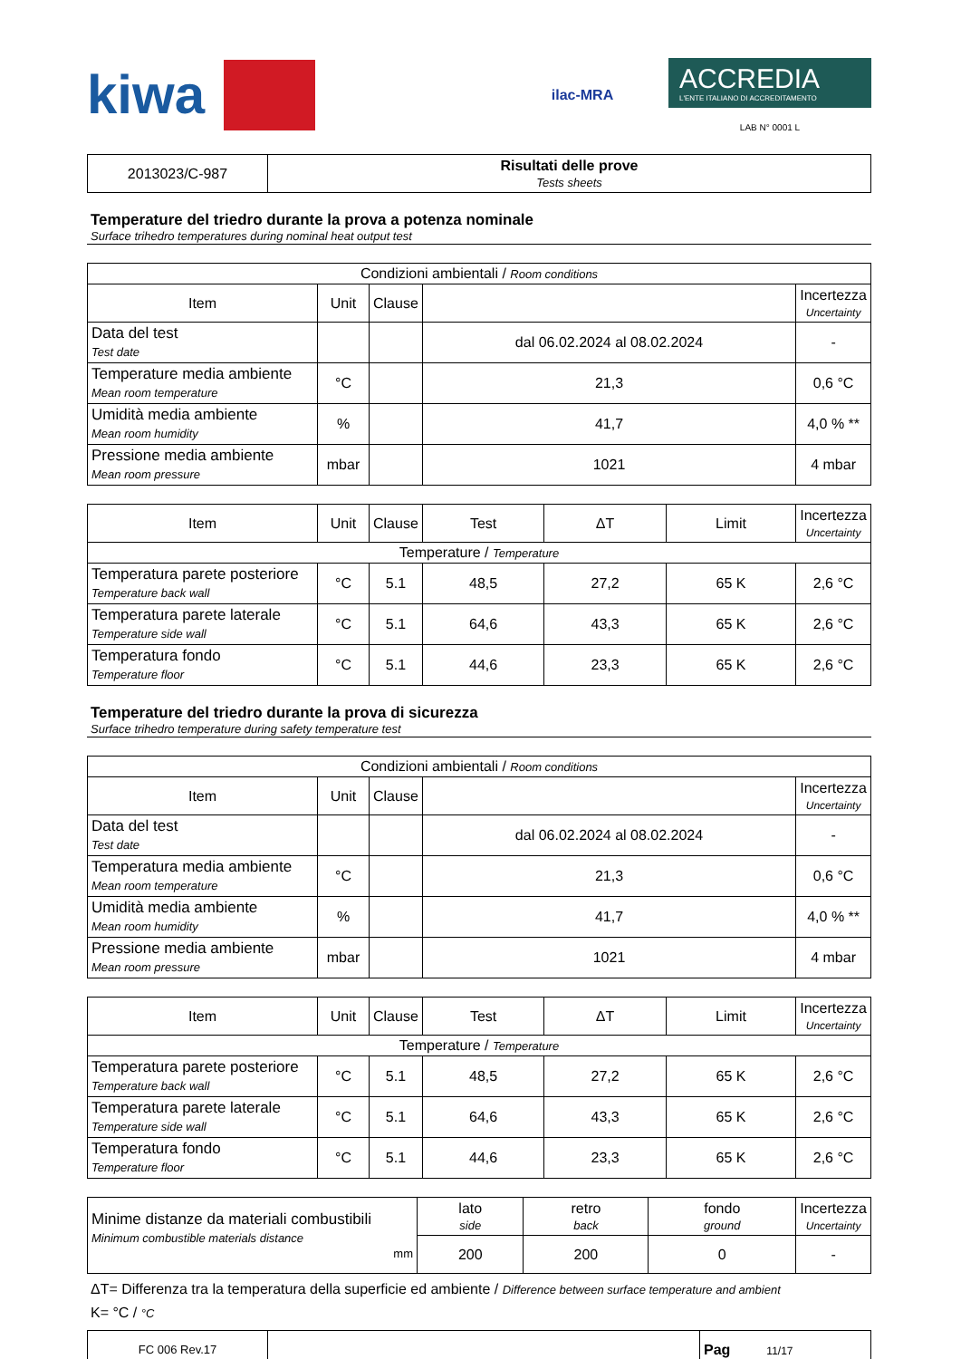kiwa
ilac-MRA
ACCREDIA
L'ENTE ITALIANO DI ACCREDITAMENTO
LAB N° 0001 L
| 2013023/C-987 | Risultati delle prove Tests sheets |
Temperature del triedro durante la prova a potenza nominale
Surface trihedro temperatures during nominal heat output test
| Condizioni ambientali / Room conditions | | | | |
| Item | Unit | Clause | | Incertezza Uncertainty |
| Data del test Test date | | | dal 06.02.2024 al 08.02.2024 | - |
| Temperature media ambiente Mean room temperature | °C | | 21,3 | 0,6 °C |
| Umidità media ambiente Mean room humidity | % | | 41,7 | 4,0 % ** |
| Pressione media ambiente Mean room pressure | mbar | | 1021 | 4 mbar |
| Item | Unit | Clause | Test | ΔT | Limit | Incertezza Uncertainty |
| --- | --- | --- | --- | --- | --- | --- |
| Temperature / Temperature | | | | | | |
| Temperatura parete posteriore Temperature back wall | °C | 5.1 | 48,5 | 27,2 | 65 K | 2,6 °C |
| Temperatura parete laterale Temperature side wall | °C | 5.1 | 64,6 | 43,3 | 65 K | 2,6 °C |
| Temperatura fondo Temperature floor | °C | 5.1 | 44,6 | 23,3 | 65 K | 2,6 °C |
Temperature del triedro durante la prova di sicurezza
Surface trihedro temperature during safety temperature test
| Condizioni ambientali / Room conditions | | | | |
| Item | Unit | Clause | | Incertezza Uncertainty |
| Data del test Test date | | | dal 06.02.2024 al 08.02.2024 | - |
| Temperatura media ambiente Mean room temperature | °C | | 21,3 | 0,6 °C |
| Umidità media ambiente Mean room humidity | % | | 41,7 | 4,0 % ** |
| Pressione media ambiente Mean room pressure | mbar | | 1021 | 4 mbar |
| Item | Unit | Clause | Test | ΔT | Limit | Incertezza Uncertainty |
| --- | --- | --- | --- | --- | --- | --- |
| Temperature / Temperature | | | | | | |
| Temperatura parete posteriore Temperature back wall | °C | 5.1 | 48,5 | 27,2 | 65 K | 2,6 °C |
| Temperatura parete laterale Temperature side wall | °C | 5.1 | 64,6 | 43,3 | 65 K | 2,6 °C |
| Temperatura fondo Temperature floor | °C | 5.1 | 44,6 | 23,3 | 65 K | 2,6 °C |
| Minime distanze da materiali combustibili Minimum combustible materials distance mm | lato side | retro back | fondo ground | Incertezza Uncertainty |
| | 200 | 200 | 0 | - |
ΔT= Differenza tra la temperatura della superficie ed ambiente / Difference between surface temperature and ambient
K= °C / °C
| FC 006 Rev.17 | | Pag 11/17 |